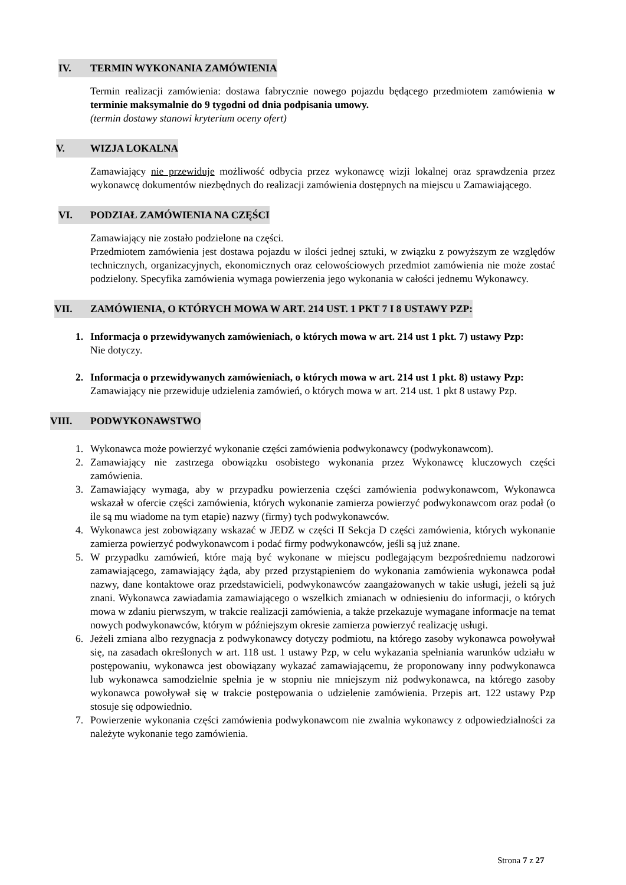IV. TERMIN WYKONANIA ZAMÓWIENIA
Termin realizacji zamówienia: dostawa fabrycznie nowego pojazdu będącego przedmiotem zamówienia w terminie maksymalnie do 9 tygodni od dnia podpisania umowy.
(termin dostawy stanowi kryterium oceny ofert)
V. WIZJA LOKALNA
Zamawiający nie przewiduje możliwość odbycia przez wykonawcę wizji lokalnej oraz sprawdzenia przez wykonawcę dokumentów niezbędnych do realizacji zamówienia dostępnych na miejscu u Zamawiającego.
VI. PODZIAŁ ZAMÓWIENIA NA CZĘŚCI
Zamawiający nie zostało podzielone na części.
Przedmiotem zamówienia jest dostawa pojazdu w ilości jednej sztuki, w związku z powyższym ze względów technicznych, organizacyjnych, ekonomicznych oraz celowościowych przedmiot zamówienia nie może zostać podzielony. Specyfika zamówienia wymaga powierzenia jego wykonania w całości jednemu Wykonawcy.
VII. ZAMÓWIENIA, O KTÓRYCH MOWA W ART. 214 UST. 1 PKT 7 I 8 USTAWY PZP:
1. Informacja o przewidywanych zamówieniach, o których mowa w art. 214 ust 1 pkt. 7) ustawy Pzp:
Nie dotyczy.
2. Informacja o przewidywanych zamówieniach, o których mowa w art. 214 ust 1 pkt. 8) ustawy Pzp:
Zamawiający nie przewiduje udzielenia zamówień, o których mowa w art. 214 ust. 1 pkt 8 ustawy Pzp.
VIII. PODWYKONAWSTWO
1. Wykonawca może powierzyć wykonanie części zamówienia podwykonawcy (podwykonawcom).
2. Zamawiający nie zastrzega obowiązku osobistego wykonania przez Wykonawcę kluczowych części zamówienia.
3. Zamawiający wymaga, aby w przypadku powierzenia części zamówienia podwykonawcom, Wykonawca wskazał w ofercie części zamówienia, których wykonanie zamierza powierzyć podwykonawcom oraz podał (o ile są mu wiadome na tym etapie) nazwy (firmy) tych podwykonawców.
4. Wykonawca jest zobowiązany wskazać w JEDZ w części II Sekcja D części zamówienia, których wykonanie zamierza powierzyć podwykonawcom i podać firmy podwykonawców, jeśli są już znane.
5. W przypadku zamówień, które mają być wykonane w miejscu podlegającym bezpośredniemu nadzorowi zamawiającego, zamawiający żąda, aby przed przystąpieniem do wykonania zamówienia wykonawca podał nazwy, dane kontaktowe oraz przedstawicieli, podwykonawców zaangażowanych w takie usługi, jeżeli są już znani. Wykonawca zawiadamia zamawiającego o wszelkich zmianach w odniesieniu do informacji, o których mowa w zdaniu pierwszym, w trakcie realizacji zamówienia, a także przekazuje wymagane informacje na temat nowych podwykonawców, którym w późniejszym okresie zamierza powierzyć realizację usługi.
6. Jeżeli zmiana albo rezygnacja z podwykonawcy dotyczy podmiotu, na którego zasoby wykonawca powoływał się, na zasadach określonych w art. 118 ust. 1 ustawy Pzp, w celu wykazania spełniania warunków udziału w postępowaniu, wykonawca jest obowiązany wykazać zamawiającemu, że proponowany inny podwykonawca lub wykonawca samodzielnie spełnia je w stopniu nie mniejszym niż podwykonawca, na którego zasoby wykonawca powoływał się w trakcie postępowania o udzielenie zamówienia. Przepis art. 122 ustawy Pzp stosuje się odpowiednio.
7. Powierzenie wykonania części zamówienia podwykonawcom nie zwalnia wykonawcy z odpowiedzialności za należyte wykonanie tego zamówienia.
Strona 7 z 27